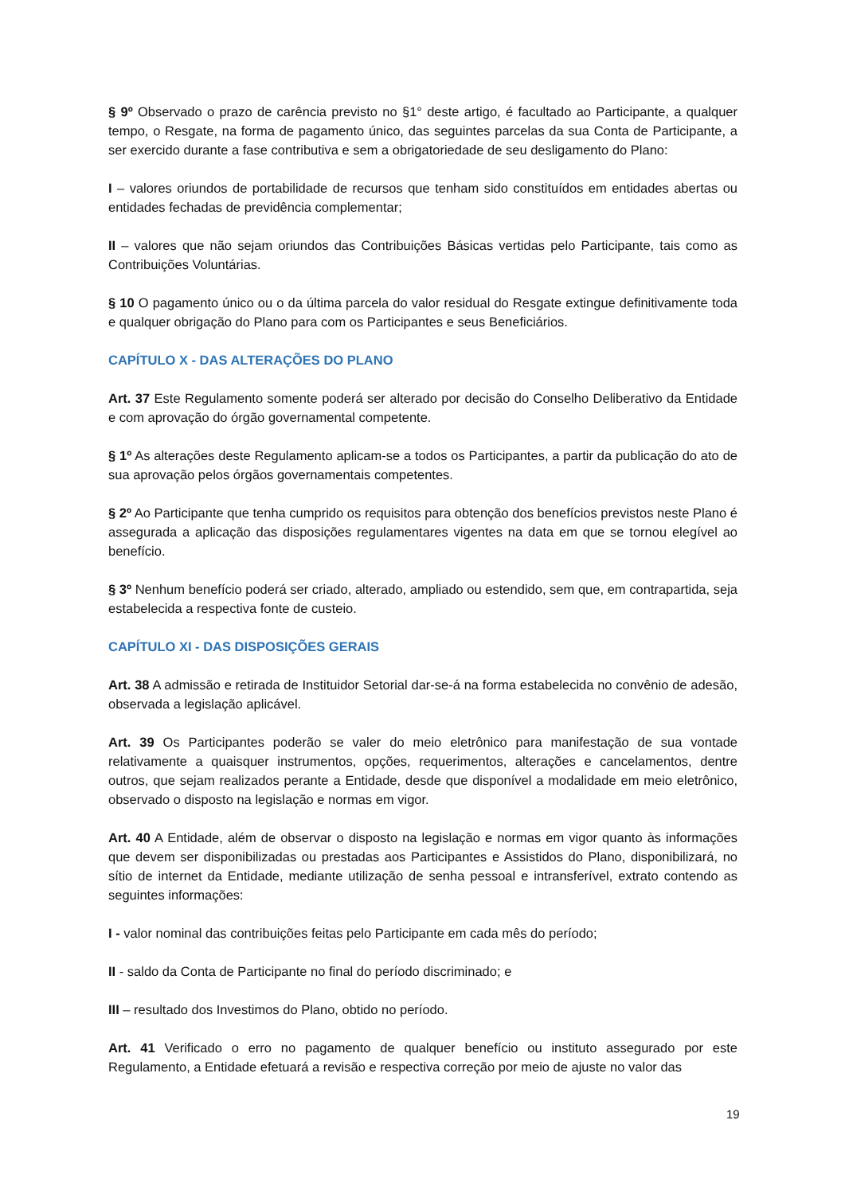§ 9º Observado o prazo de carência previsto no §1° deste artigo, é facultado ao Participante, a qualquer tempo, o Resgate, na forma de pagamento único, das seguintes parcelas da sua Conta de Participante, a ser exercido durante a fase contributiva e sem a obrigatoriedade de seu desligamento do Plano:
I – valores oriundos de portabilidade de recursos que tenham sido constituídos em entidades abertas ou entidades fechadas de previdência complementar;
II – valores que não sejam oriundos das Contribuições Básicas vertidas pelo Participante, tais como as Contribuições Voluntárias.
§ 10 O pagamento único ou o da última parcela do valor residual do Resgate extingue definitivamente toda e qualquer obrigação do Plano para com os Participantes e seus Beneficiários.
CAPÍTULO X - DAS ALTERAÇÕES DO PLANO
Art. 37 Este Regulamento somente poderá ser alterado por decisão do Conselho Deliberativo da Entidade e com aprovação do órgão governamental competente.
§ 1º As alterações deste Regulamento aplicam-se a todos os Participantes, a partir da publicação do ato de sua aprovação pelos órgãos governamentais competentes.
§ 2º Ao Participante que tenha cumprido os requisitos para obtenção dos benefícios previstos neste Plano é assegurada a aplicação das disposições regulamentares vigentes na data em que se tornou elegível ao benefício.
§ 3º Nenhum benefício poderá ser criado, alterado, ampliado ou estendido, sem que, em contrapartida, seja estabelecida a respectiva fonte de custeio.
CAPÍTULO XI - DAS DISPOSIÇÕES GERAIS
Art. 38 A admissão e retirada de Instituidor Setorial dar-se-á na forma estabelecida no convênio de adesão, observada a legislação aplicável.
Art. 39 Os Participantes poderão se valer do meio eletrônico para manifestação de sua vontade relativamente a quaisquer instrumentos, opções, requerimentos, alterações e cancelamentos, dentre outros, que sejam realizados perante a Entidade, desde que disponível a modalidade em meio eletrônico, observado o disposto na legislação e normas em vigor.
Art. 40 A Entidade, além de observar o disposto na legislação e normas em vigor quanto às informações que devem ser disponibilizadas ou prestadas aos Participantes e Assistidos do Plano, disponibilizará, no sítio de internet da Entidade, mediante utilização de senha pessoal e intransferível, extrato contendo as seguintes informações:
I - valor nominal das contribuições feitas pelo Participante em cada mês do período;
II - saldo da Conta de Participante no final do período discriminado; e
III – resultado dos Investimos do Plano, obtido no período.
Art. 41 Verificado o erro no pagamento de qualquer benefício ou instituto assegurado por este Regulamento, a Entidade efetuará a revisão e respectiva correção por meio de ajuste no valor das
19